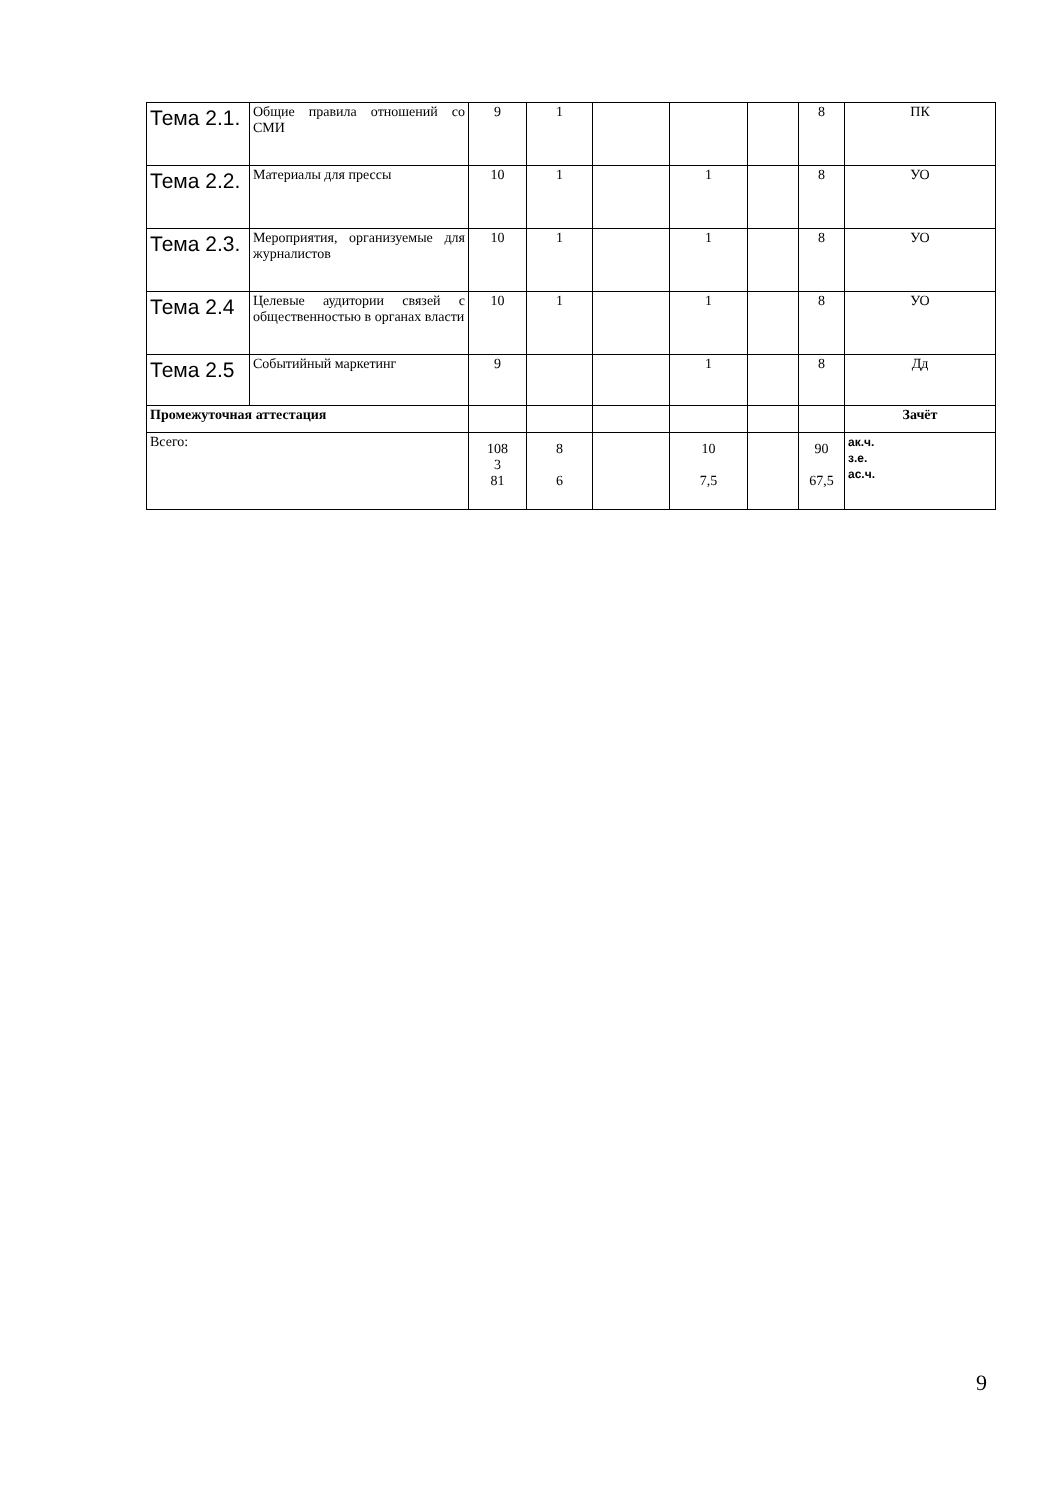| Тема 2.1. | Общие правила отношений со СМИ | 9 | 1 | | | | 8 | ПК |
| Тема 2.2. | Материалы для прессы | 10 | 1 | | 1 | | 8 | УО |
| Тема 2.3. | Мероприятия, организуемые для журналистов | 10 | 1 | | 1 | | 8 | УО |
| Тема 2.4 | Целевые аудитории связей с общественностью в органах власти | 10 | 1 | | 1 | | 8 | УО |
| Тема 2.5 | Событийный маркетинг | 9 | | | 1 | | 8 | Дд |
| Промежуточная аттестация | | | | | | | | Зачёт |
| Всего: | | 108 3 81 | 8 6 | | 10 7,5 | | 90 67,5 | ак.ч. з.е. ас.ч. |
9